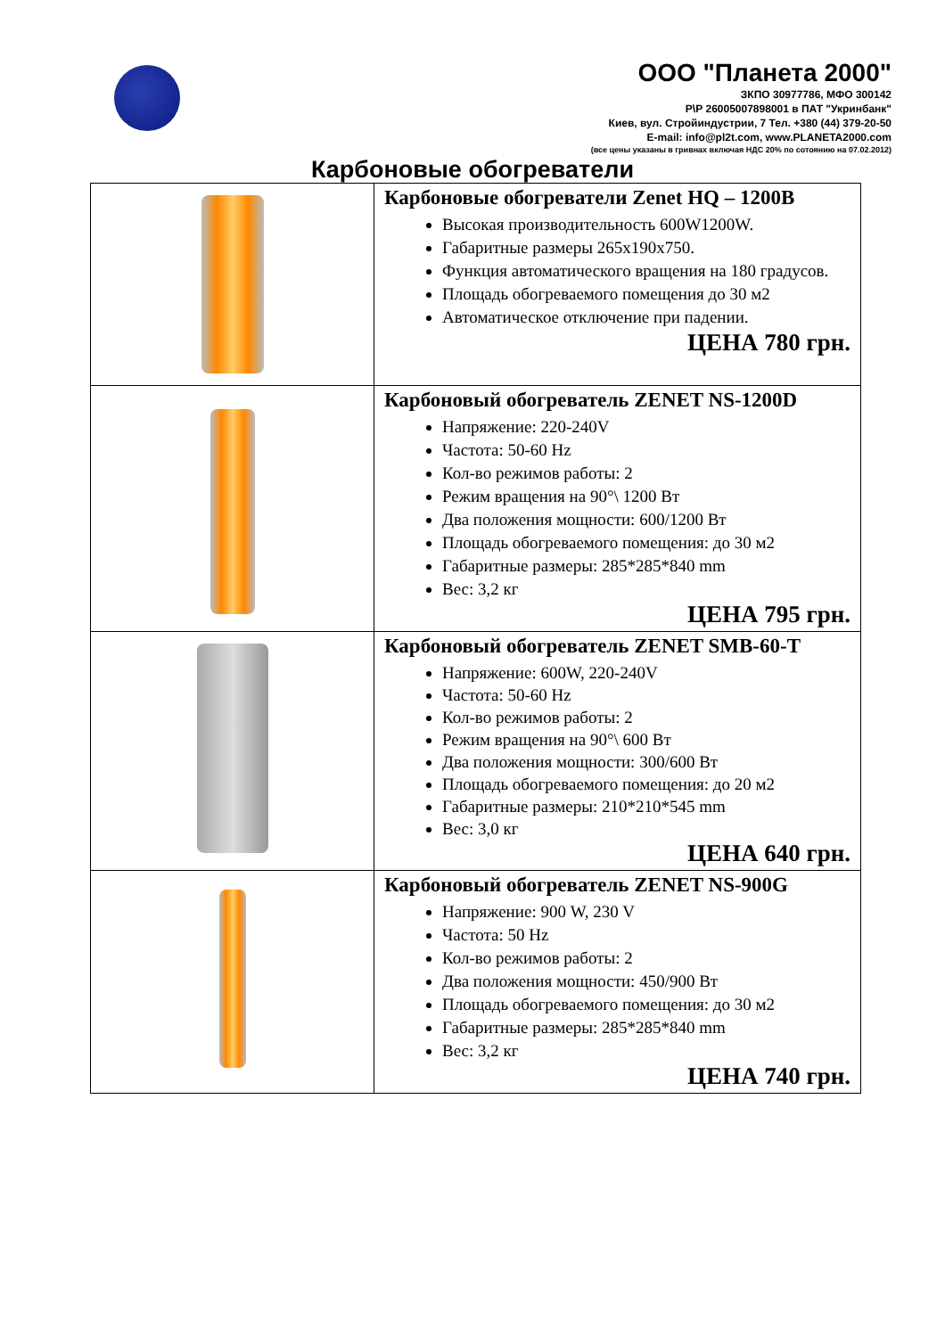ООО "Планета 2000"
ЗКПО 30977786, МФО 300142
Р\Р 26005007898001 в ПАТ "Укринбанк"
Киев, вул. Стройиндустрии, 7 Тел. +380 (44) 379-20-50
E-mail: info@pl2t.com, www.PLANETA2000.com
(все цены указаны в гривнах включая НДС 20% по сотоянию на 07.02.2012)
Карбоновые обогреватели
| | Карбоновые обогреватели Zenet HQ – 1200B Высокая производительность 600W1200W. Габаритные размеры 265x190x750. Функция автоматического вращения на 180 градусов. Площадь обогреваемого помещения до 30 м2 Автоматическое отключение при падении. ЦЕНА 780 грн. |
| | Карбоновый обогреватель ZENET NS-1200D Напряжение: 220-240V Частота: 50-60 Hz Кол-во режимов работы: 2 Режим вращения на 90°\ 1200 Вт Два положения мощности: 600/1200 Вт Площадь обогреваемого помещения: до 30 м2 Габаритные размеры: 285*285*840 mm Вес: 3,2 кг ЦЕНА 795 грн. |
| | Карбоновый обогреватель ZENET SMB-60-T Напряжение: 600W, 220-240V Частота: 50-60 Hz Кол-во режимов работы: 2 Режим вращения на 90°\ 600 Вт Два положения мощности: 300/600 Вт Площадь обогреваемого помещения: до 20 м2 Габаритные размеры: 210*210*545 mm Вес: 3,0 кг ЦЕНА 640 грн. |
| | Карбоновый обогреватель ZENET NS-900G Напряжение: 900 W, 230 V Частота: 50 Hz Кол-во режимов работы: 2 Два положения мощности: 450/900 Вт Площадь обогреваемого помещения: до 30 м2 Габаритные размеры: 285*285*840 mm Вес: 3,2 кг ЦЕНА 740 грн. |